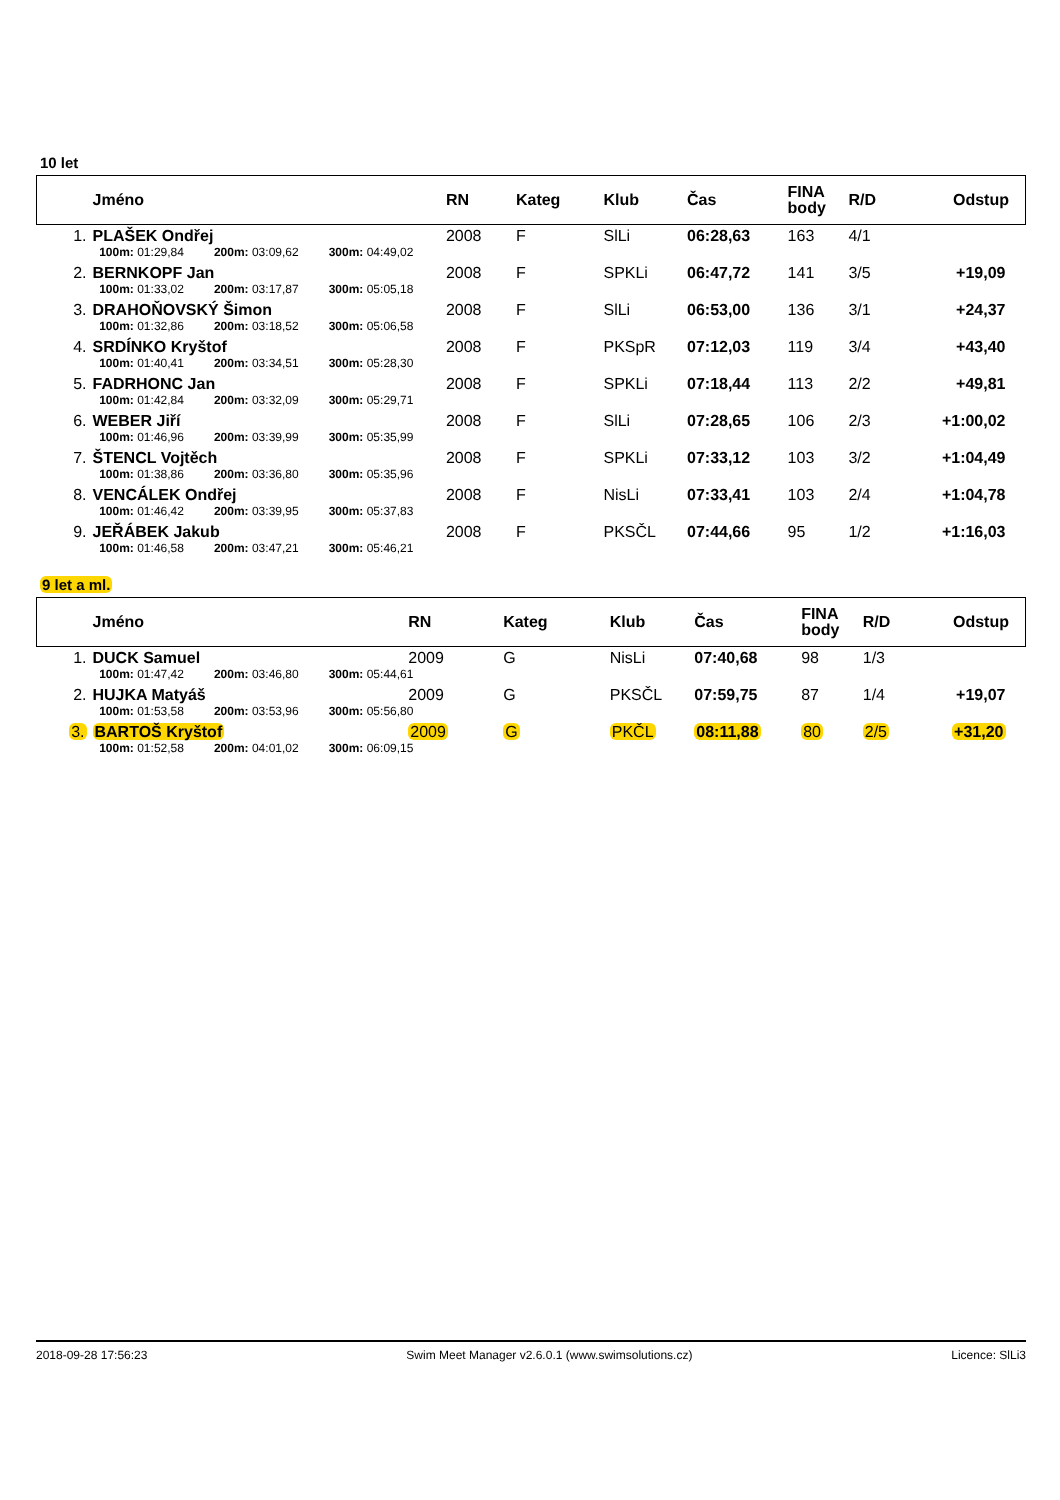10 let
| | Jméno | RN | Kateg | Klub | Čas | FINA body | R/D | Odstup |
| --- | --- | --- | --- | --- | --- | --- | --- | --- |
| 1. | PLAŠEK Ondřej | 2008 | F | SlLi | 06:28,63 | 163 | 4/1 | |
| | 100m: 01:29,84 200m: 03:09,62 300m: 04:49,02 | | | | | | | |
| 2. | BERNKOPF Jan | 2008 | F | SPKLi | 06:47,72 | 141 | 3/5 | +19,09 |
| | 100m: 01:33,02 200m: 03:17,87 300m: 05:05,18 | | | | | | | |
| 3. | DRAHOŇOVSKÝ Šimon | 2008 | F | SlLi | 06:53,00 | 136 | 3/1 | +24,37 |
| | 100m: 01:32,86 200m: 03:18,52 300m: 05:06,58 | | | | | | | |
| 4. | SRDÍNKO Kryštof | 2008 | F | PKSpR | 07:12,03 | 119 | 3/4 | +43,40 |
| | 100m: 01:40,41 200m: 03:34,51 300m: 05:28,30 | | | | | | | |
| 5. | FADRHONC Jan | 2008 | F | SPKLi | 07:18,44 | 113 | 2/2 | +49,81 |
| | 100m: 01:42,84 200m: 03:32,09 300m: 05:29,71 | | | | | | | |
| 6. | WEBER Jiří | 2008 | F | SlLi | 07:28,65 | 106 | 2/3 | +1:00,02 |
| | 100m: 01:46,96 200m: 03:39,99 300m: 05:35,99 | | | | | | | |
| 7. | ŠTENCL Vojtěch | 2008 | F | SPKLi | 07:33,12 | 103 | 3/2 | +1:04,49 |
| | 100m: 01:38,86 200m: 03:36,80 300m: 05:35,96 | | | | | | | |
| 8. | VENCÁLEK Ondřej | 2008 | F | NisLi | 07:33,41 | 103 | 2/4 | +1:04,78 |
| | 100m: 01:46,42 200m: 03:39,95 300m: 05:37,83 | | | | | | | |
| 9. | JEŘÁBEK Jakub | 2008 | F | PKSČL | 07:44,66 | 95 | 1/2 | +1:16,03 |
| | 100m: 01:46,58 200m: 03:47,21 300m: 05:46,21 | | | | | | | |
9 let a ml.
| | Jméno | RN | Kateg | Klub | Čas | FINA body | R/D | Odstup |
| --- | --- | --- | --- | --- | --- | --- | --- | --- |
| 1. | DUCK Samuel | 2009 | G | NisLi | 07:40,68 | 98 | 1/3 | |
| | 100m: 01:47,42 200m: 03:46,80 300m: 05:44,61 | | | | | | | |
| 2. | HUJKA Matyáš | 2009 | G | PKSČL | 07:59,75 | 87 | 1/4 | +19,07 |
| | 100m: 01:53,58 200m: 03:53,96 300m: 05:56,80 | | | | | | | |
| 3. | BARTOŠ Kryštof | 2009 | G | PKČL | 08:11,88 | 80 | 2/5 | +31,20 |
| | 100m: 01:52,58 200m: 04:01,02 300m: 06:09,15 | | | | | | | |
2018-09-28 17:56:23 Swim Meet Manager v2.6.0.1 (www.swimsolutions.cz) Licence: SlLi3